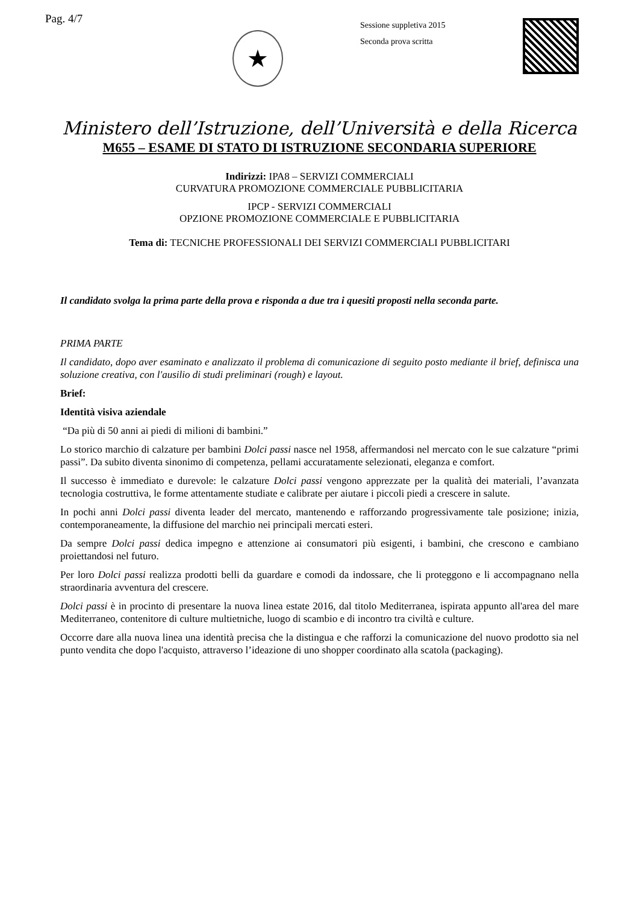Pag. 4/7
★
Sessione suppletiva 2015
Seconda prova scritta
Ministero dell’Istruzione, dell’Università e della Ricerca
M655 – ESAME DI STATO DI ISTRUZIONE SECONDARIA SUPERIORE
Indirizzi: IPA8 – SERVIZI COMMERCIALI
CURVATURA PROMOZIONE COMMERCIALE PUBBLICITARIA
IPCP - SERVIZI COMMERCIALI
OPZIONE PROMOZIONE COMMERCIALE E PUBBLICITARIA
Tema di: TECNICHE PROFESSIONALI DEI SERVIZI COMMERCIALI PUBBLICITARI
Il candidato svolga la prima parte della prova e risponda a due tra i quesiti proposti nella seconda parte.
PRIMA PARTE
Il candidato, dopo aver esaminato e analizzato il problema di comunicazione di seguito posto mediante il brief, definisca una soluzione creativa, con l'ausilio di studi preliminari (rough) e layout.
Brief:
Identità visiva aziendale
“Da più di 50 anni ai piedi di milioni di bambini.”
Lo storico marchio di calzature per bambini Dolci passi nasce nel 1958, affermandosi nel mercato con le sue calzature “primi passi”. Da subito diventa sinonimo di competenza, pellami accuratamente selezionati, eleganza e comfort.
Il successo è immediato e durevole: le calzature Dolci passi vengono apprezzate per la qualità dei materiali, l’avanzata tecnologia costruttiva, le forme attentamente studiate e calibrate per aiutare i piccoli piedi a crescere in salute.
In pochi anni Dolci passi diventa leader del mercato, mantenendo e rafforzando progressivamente tale posizione; inizia, contemporaneamente, la diffusione del marchio nei principali mercati esteri.
Da sempre Dolci passi dedica impegno e attenzione ai consumatori più esigenti, i bambini, che crescono e cambiano proiettandosi nel futuro.
Per loro Dolci passi realizza prodotti belli da guardare e comodi da indossare, che li proteggono e li accompagnano nella straordinaria avventura del crescere.
Dolci passi è in procinto di presentare la nuova linea estate 2016, dal titolo Mediterranea, ispirata appunto all'area del mare Mediterraneo, contenitore di culture multietniche, luogo di scambio e di incontro tra civiltà e culture.
Occorre dare alla nuova linea una identità precisa che la distingua e che rafforzi la comunicazione del nuovo prodotto sia nel punto vendita che dopo l'acquisto, attraverso l’ideazione di uno shopper coordinato alla scatola (packaging).